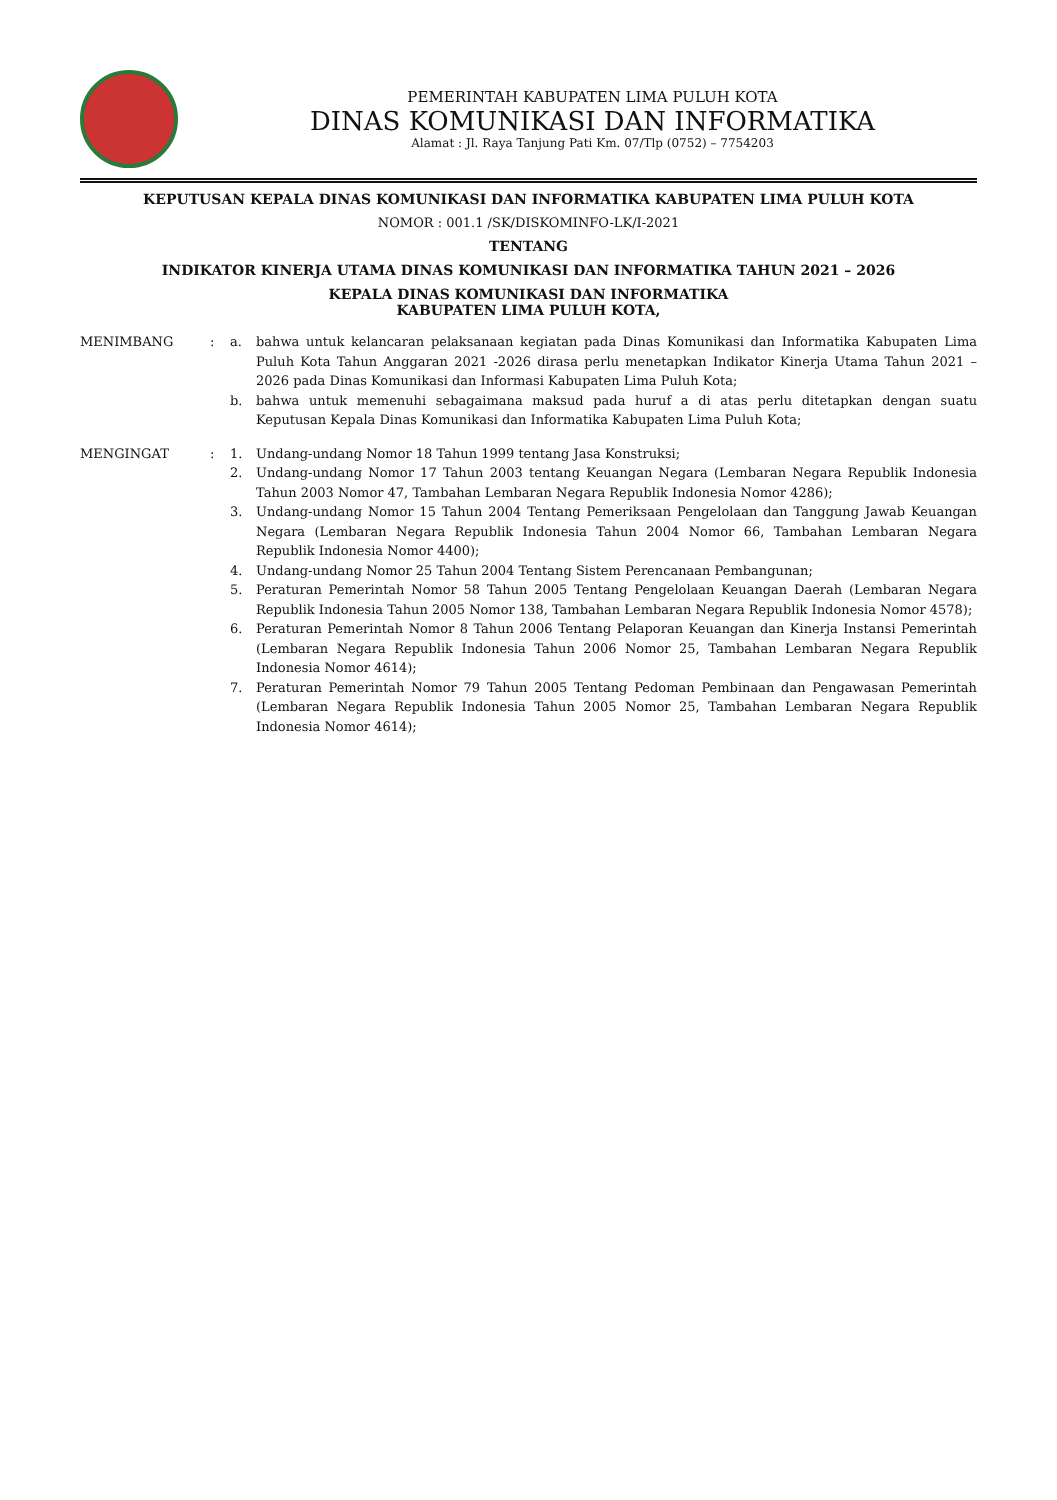PEMERINTAH KABUPATEN LIMA PULUH KOTA
DINAS KOMUNIKASI DAN INFORMATIKA
Alamat : Jl. Raya Tanjung Pati Km. 07/Tlp (0752) – 7754203
KEPUTUSAN KEPALA DINAS KOMUNIKASI DAN INFORMATIKA KABUPATEN LIMA PULUH KOTA
NOMOR : 001.1 /SK/DISKOMINFO-LK/I-2021
TENTANG
INDIKATOR KINERJA UTAMA DINAS KOMUNIKASI DAN INFORMATIKA TAHUN 2021 – 2026
KEPALA DINAS KOMUNIKASI DAN INFORMATIKA
KABUPATEN LIMA PULUH KOTA,
MENIMBANG : a. bahwa untuk kelancaran pelaksanaan kegiatan pada Dinas Komunikasi dan Informatika Kabupaten Lima Puluh Kota Tahun Anggaran 2021 -2026 dirasa perlu menetapkan Indikator Kinerja Utama Tahun 2021 – 2026 pada Dinas Komunikasi dan Informasi Kabupaten Lima Puluh Kota;
b. bahwa untuk memenuhi sebagaimana maksud pada huruf a di atas perlu ditetapkan dengan suatu Keputusan Kepala Dinas Komunikasi dan Informatika Kabupaten Lima Puluh Kota;
MENGINGAT : 1. Undang-undang Nomor 18 Tahun 1999 tentang Jasa Konstruksi;
2. Undang-undang Nomor 17 Tahun 2003 tentang Keuangan Negara (Lembaran Negara Republik Indonesia Tahun 2003 Nomor 47, Tambahan Lembaran Negara Republik Indonesia Nomor 4286);
3. Undang-undang Nomor 15 Tahun 2004 Tentang Pemeriksaan Pengelolaan dan Tanggung Jawab Keuangan Negara (Lembaran Negara Republik Indonesia Tahun 2004 Nomor 66, Tambahan Lembaran Negara Republik Indonesia Nomor 4400);
4. Undang-undang Nomor 25 Tahun 2004 Tentang Sistem Perencanaan Pembangunan;
5. Peraturan Pemerintah Nomor 58 Tahun 2005 Tentang Pengelolaan Keuangan Daerah (Lembaran Negara Republik Indonesia Tahun 2005 Nomor 138, Tambahan Lembaran Negara Republik Indonesia Nomor 4578);
6. Peraturan Pemerintah Nomor 8 Tahun 2006 Tentang Pelaporan Keuangan dan Kinerja Instansi Pemerintah (Lembaran Negara Republik Indonesia Tahun 2006 Nomor 25, Tambahan Lembaran Negara Republik Indonesia Nomor 4614);
7. Peraturan Pemerintah Nomor 79 Tahun 2005 Tentang Pedoman Pembinaan dan Pengawasan Pemerintah (Lembaran Negara Republik Indonesia Tahun 2005 Nomor 25, Tambahan Lembaran Negara Republik Indonesia Nomor 4614);